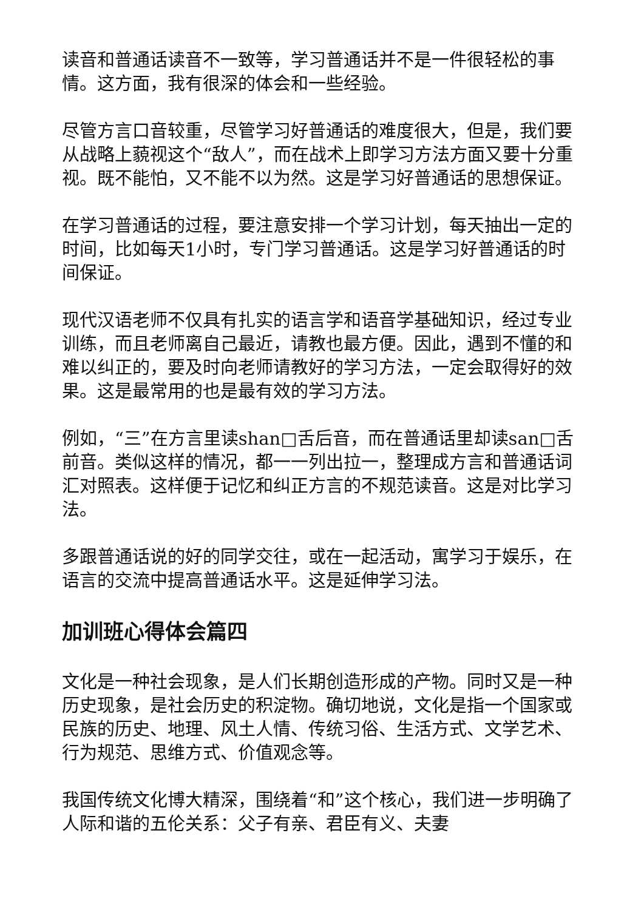读音和普通话读音不一致等，学习普通话并不是一件很轻松的事情。这方面，我有很深的体会和一些经验。
尽管方言口音较重，尽管学习好普通话的难度很大，但是，我们要从战略上藐视这个“敌人”，而在战术上即学习方法方面又要十分重视。既不能怕，又不能不以为然。这是学习好普通话的思想保证。
在学习普通话的过程，要注意安排一个学习计划，每天抽出一定的时间，比如每天1小时，专门学习普通话。这是学习好普通话的时间保证。
现代汉语老师不仅具有扎实的语言学和语音学基础知识，经过专业训练，而且老师离自己最近，请教也最方便。因此，遇到不懂的和难以纠正的，要及时向老师请教好的学习方法，一定会取得好的效果。这是最常用的也是最有效的学习方法。
例如，“三”在方言里读shan□舌后音，而在普通话里却读san□舌前音。类似这样的情况，都一一列出拉一，整理成方言和普通话词汇对照表。这样便于记忆和纠正方言的不规范读音。这是对比学习法。
多跟普通话说的好的同学交往，或在一起活动，寓学习于娱乐，在语言的交流中提高普通话水平。这是延伸学习法。
加训班心得体会篇四
文化是一种社会现象，是人们长期创造形成的产物。同时又是一种历史现象，是社会历史的积淀物。确切地说，文化是指一个国家或民族的历史、地理、风土人情、传统习俗、生活方式、文学艺术、行为规范、思维方式、价值观念等。
我国传统文化博大精深，围绕着“和”这个核心，我们进一步明确了人际和谐的五伦关系：父子有亲、君臣有义、夫妻